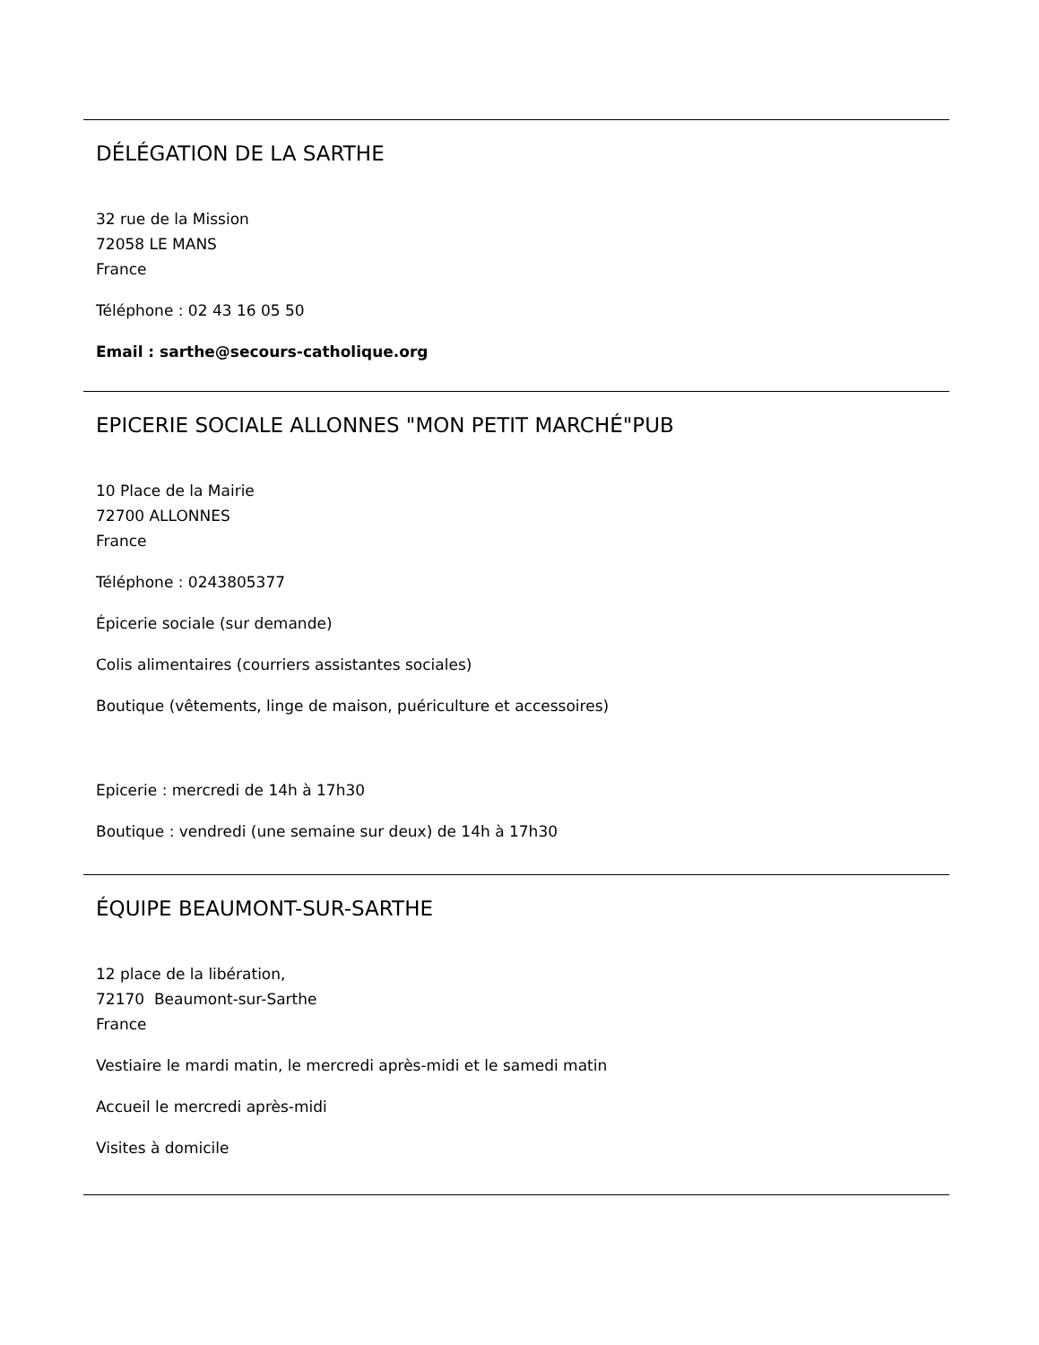DÉLÉGATION DE LA SARTHE
32 rue de la Mission
72058 LE MANS
France
Téléphone : 02 43 16 05 50
Email : sarthe@secours-catholique.org
EPICERIE SOCIALE ALLONNES "MON PETIT MARCHÉ"PUB
10 Place de la Mairie
72700 ALLONNES
France
Téléphone : 0243805377
Épicerie sociale (sur demande)
Colis alimentaires (courriers assistantes sociales)
Boutique (vêtements, linge de maison, puériculture et accessoires)
Epicerie : mercredi de 14h à 17h30
Boutique : vendredi (une semaine sur deux) de 14h à 17h30
ÉQUIPE BEAUMONT-SUR-SARTHE
12 place de la libération,
72170 Beaumont-sur-Sarthe
France
Vestiaire le mardi matin, le mercredi après-midi et le samedi matin
Accueil le mercredi après-midi
Visites à domicile